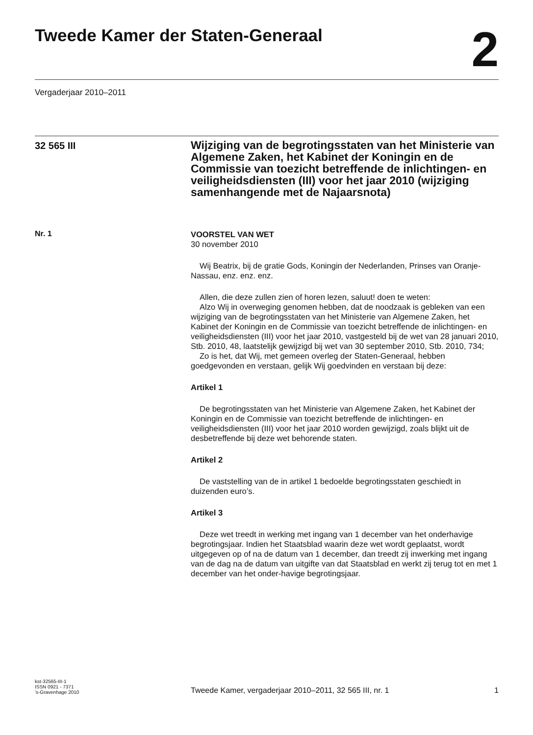Tweede Kamer der Staten-Generaal
2
Vergaderjaar 2010–2011
32 565 III
Wijziging van de begrotingsstaten van het Ministerie van Algemene Zaken, het Kabinet der Koningin en de Commissie van toezicht betreffende de inlichtingen- en veiligheidsdiensten (III) voor het jaar 2010 (wijziging samenhangende met de Najaarsnota)
Nr. 1
VOORSTEL VAN WET
30 november 2010
Wij Beatrix, bij de gratie Gods, Koningin der Nederlanden, Prinses van Oranje-Nassau, enz. enz. enz.
Allen, die deze zullen zien of horen lezen, saluut! doen te weten:
Alzo Wij in overweging genomen hebben, dat de noodzaak is gebleken van een wijziging van de begrotingsstaten van het Ministerie van Algemene Zaken, het Kabinet der Koningin en de Commissie van toezicht betreffende de inlichtingen- en veiligheidsdiensten (III) voor het jaar 2010, vastgesteld bij de wet van 28 januari 2010, Stb. 2010, 48, laatstelijk gewijzigd bij wet van 30 september 2010, Stb. 2010, 734;
Zo is het, dat Wij, met gemeen overleg der Staten-Generaal, hebben goedgevonden en verstaan, gelijk Wij goedvinden en verstaan bij deze:
Artikel 1
De begrotingsstaten van het Ministerie van Algemene Zaken, het Kabinet der Koningin en de Commissie van toezicht betreffende de inlichtingen- en veiligheidsdiensten (III) voor het jaar 2010 worden gewijzigd, zoals blijkt uit de desbetreffende bij deze wet behorende staten.
Artikel 2
De vaststelling van de in artikel 1 bedoelde begrotingsstaten geschiedt in duizenden euro’s.
Artikel 3
Deze wet treedt in werking met ingang van 1 december van het onderhavige begrotingsjaar. Indien het Staatsblad waarin deze wet wordt geplaatst, wordt uitgegeven op of na de datum van 1 december, dan treedt zij inwerking met ingang van de dag na de datum van uitgifte van dat Staatsblad en werkt zij terug tot en met 1 december van het onder-havige begrotingsjaar.
kst-32565-III-1
ISSN 0921 - 7371
’s-Gravenhage 2010
Tweede Kamer, vergaderjaar 2010–2011, 32 565 III, nr. 1
1